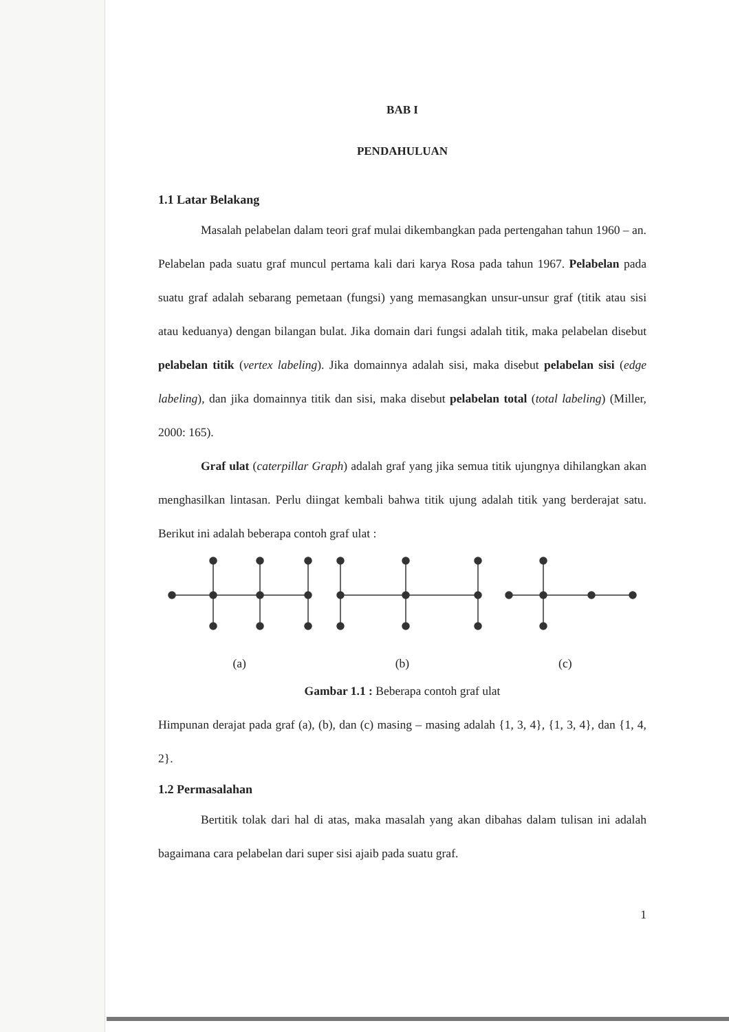BAB I
PENDAHULUAN
1.1 Latar Belakang
Masalah pelabelan dalam teori graf mulai dikembangkan pada pertengahan tahun 1960 – an. Pelabelan pada suatu graf muncul pertama kali dari karya Rosa pada tahun 1967. Pelabelan pada suatu graf adalah sebarang pemetaan (fungsi) yang memasangkan unsur-unsur graf (titik atau sisi atau keduanya) dengan bilangan bulat. Jika domain dari fungsi adalah titik, maka pelabelan disebut pelabelan titik (vertex labeling). Jika domainnya adalah sisi, maka disebut pelabelan sisi (edge labeling), dan jika domainnya titik dan sisi, maka disebut pelabelan total (total labeling) (Miller, 2000: 165).
Graf ulat (caterpillar Graph) adalah graf yang jika semua titik ujungnya dihilangkan akan menghasilkan lintasan. Perlu diingat kembali bahwa titik ujung adalah titik yang berderajat satu. Berikut ini adalah beberapa contoh graf ulat :
(a) (b) (c)
Gambar 1.1 : Beberapa contoh graf ulat
Himpunan derajat pada graf (a), (b), dan (c) masing – masing adalah {1, 3, 4}, {1, 3, 4}, dan {1, 4, 2}.
1.2 Permasalahan
Bertitik tolak dari hal di atas, maka masalah yang akan dibahas dalam tulisan ini adalah bagaimana cara pelabelan dari super sisi ajaib pada suatu graf.
1